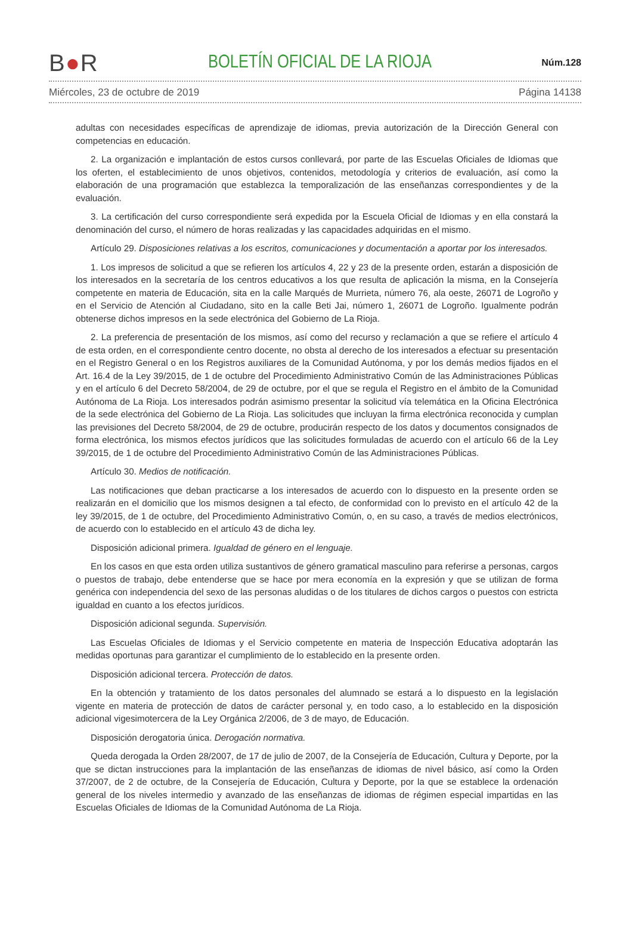B●R BOLETÍN OFICIAL DE LA RIOJA Núm.128
Miércoles, 23 de octubre de 2019 Página 14138
adultas con necesidades específicas de aprendizaje de idiomas, previa autorización de la Dirección General con competencias en educación.
2. La organización e implantación de estos cursos conllevará, por parte de las Escuelas Oficiales de Idiomas que los oferten, el establecimiento de unos objetivos, contenidos, metodología y criterios de evaluación, así como la elaboración de una programación que establezca la temporalización de las enseñanzas correspondientes y de la evaluación.
3. La certificación del curso correspondiente será expedida por la Escuela Oficial de Idiomas y en ella constará la denominación del curso, el número de horas realizadas y las capacidades adquiridas en el mismo.
Artículo 29. Disposiciones relativas a los escritos, comunicaciones y documentación a aportar por los interesados.
1. Los impresos de solicitud a que se refieren los artículos 4, 22 y 23 de la presente orden, estarán a disposición de los interesados en la secretaría de los centros educativos a los que resulta de aplicación la misma, en la Consejería competente en materia de Educación, sita en la calle Marqués de Murrieta, número 76, ala oeste, 26071 de Logroño y en el Servicio de Atención al Ciudadano, sito en la calle Beti Jai, número 1, 26071 de Logroño. Igualmente podrán obtenerse dichos impresos en la sede electrónica del Gobierno de La Rioja.
2. La preferencia de presentación de los mismos, así como del recurso y reclamación a que se refiere el artículo 4 de esta orden, en el correspondiente centro docente, no obsta al derecho de los interesados a efectuar su presentación en el Registro General o en los Registros auxiliares de la Comunidad Autónoma, y por los demás medios fijados en el Art. 16.4 de la Ley 39/2015, de 1 de octubre del Procedimiento Administrativo Común de las Administraciones Públicas y en el artículo 6 del Decreto 58/2004, de 29 de octubre, por el que se regula el Registro en el ámbito de la Comunidad Autónoma de La Rioja. Los interesados podrán asimismo presentar la solicitud vía telemática en la Oficina Electrónica de la sede electrónica del Gobierno de La Rioja. Las solicitudes que incluyan la firma electrónica reconocida y cumplan las previsiones del Decreto 58/2004, de 29 de octubre, producirán respecto de los datos y documentos consignados de forma electrónica, los mismos efectos jurídicos que las solicitudes formuladas de acuerdo con el artículo 66 de la Ley 39/2015, de 1 de octubre del Procedimiento Administrativo Común de las Administraciones Públicas.
Artículo 30. Medios de notificación.
Las notificaciones que deban practicarse a los interesados de acuerdo con lo dispuesto en la presente orden se realizarán en el domicilio que los mismos designen a tal efecto, de conformidad con lo previsto en el artículo 42 de la ley 39/2015, de 1 de octubre, del Procedimiento Administrativo Común, o, en su caso, a través de medios electrónicos, de acuerdo con lo establecido en el artículo 43 de dicha ley.
Disposición adicional primera. Igualdad de género en el lenguaje.
En los casos en que esta orden utiliza sustantivos de género gramatical masculino para referirse a personas, cargos o puestos de trabajo, debe entenderse que se hace por mera economía en la expresión y que se utilizan de forma genérica con independencia del sexo de las personas aludidas o de los titulares de dichos cargos o puestos con estricta igualdad en cuanto a los efectos jurídicos.
Disposición adicional segunda. Supervisión.
Las Escuelas Oficiales de Idiomas y el Servicio competente en materia de Inspección Educativa adoptarán las medidas oportunas para garantizar el cumplimiento de lo establecido en la presente orden.
Disposición adicional tercera. Protección de datos.
En la obtención y tratamiento de los datos personales del alumnado se estará a lo dispuesto en la legislación vigente en materia de protección de datos de carácter personal y, en todo caso, a lo establecido en la disposición adicional vigesimotercera de la Ley Orgánica 2/2006, de 3 de mayo, de Educación.
Disposición derogatoria única. Derogación normativa.
Queda derogada la Orden 28/2007, de 17 de julio de 2007, de la Consejería de Educación, Cultura y Deporte, por la que se dictan instrucciones para la implantación de las enseñanzas de idiomas de nivel básico, así como la Orden 37/2007, de 2 de octubre, de la Consejería de Educación, Cultura y Deporte, por la que se establece la ordenación general de los niveles intermedio y avanzado de las enseñanzas de idiomas de régimen especial impartidas en las Escuelas Oficiales de Idiomas de la Comunidad Autónoma de La Rioja.